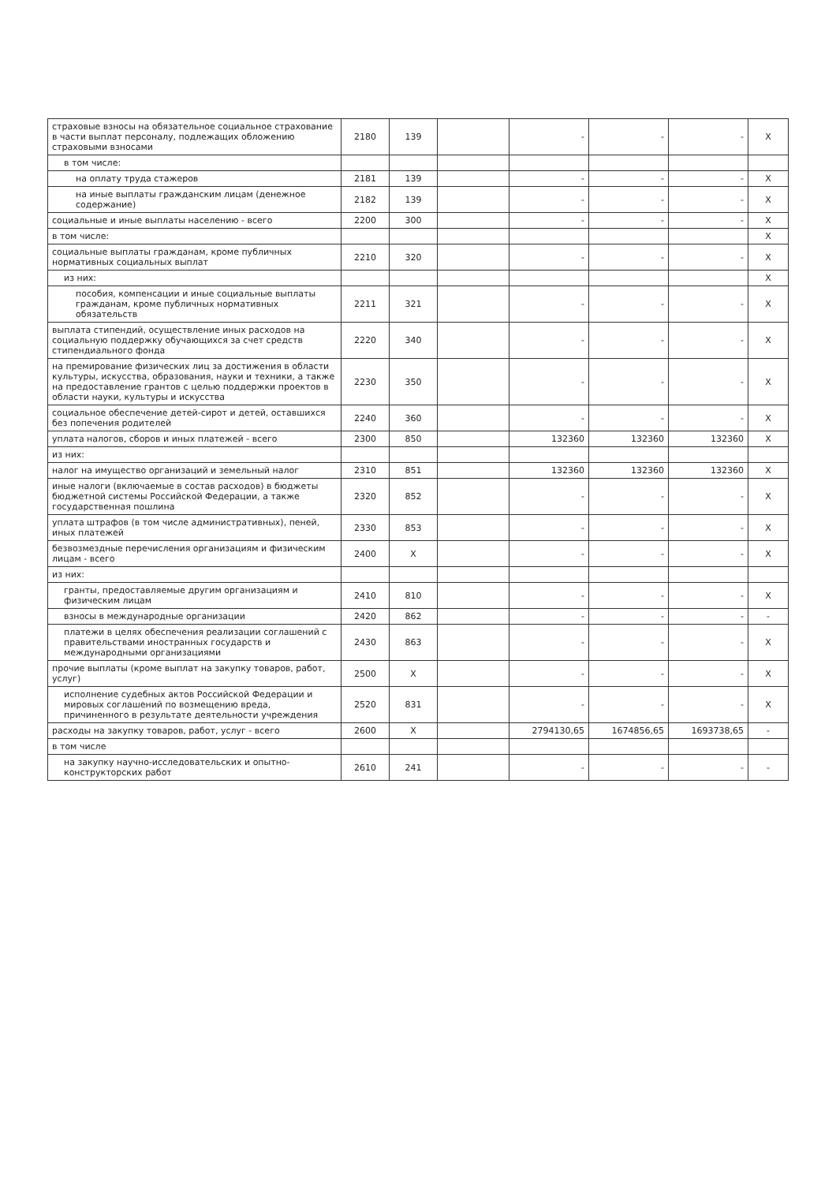| страховые взносы на обязательное социальное страхование в части выплат персоналу, подлежащих обложению страховыми взносами | 2180 | 139 | | - | - | - | X |
| в том числе: | | | | | | | |
| на оплату труда стажеров | 2181 | 139 | | - | - | - | X |
| на иные выплаты гражданским лицам (денежное содержание) | 2182 | 139 | | - | - | - | X |
| социальные и иные выплаты населению - всего | 2200 | 300 | | - | - | - | X |
| в том числе: | | | | | | | X |
| социальные выплаты гражданам, кроме публичных нормативных социальных выплат | 2210 | 320 | | - | - | - | X |
| из них: | | | | | | | X |
| пособия, компенсации и иные социальные выплаты гражданам, кроме публичных нормативных обязательств | 2211 | 321 | | - | - | - | X |
| выплата стипендий, осуществление иных расходов на социальную поддержку обучающихся за счет средств стипендиального фонда | 2220 | 340 | | - | - | - | X |
| на премирование физических лиц за достижения в области культуры, искусства, образования, науки и техники, а также на предоставление грантов с целью поддержки проектов в области науки, культуры и искусства | 2230 | 350 | | - | - | - | X |
| социальное обеспечение детей-сирот и детей, оставшихся без попечения родителей | 2240 | 360 | | - | - | - | X |
| уплата налогов, сборов и иных платежей - всего | 2300 | 850 | | 132360 | 132360 | 132360 | X |
| из них: | | | | | | | |
| налог на имущество организаций и земельный налог | 2310 | 851 | | 132360 | 132360 | 132360 | X |
| иные налоги (включаемые в состав расходов) в бюджеты бюджетной системы Российской Федерации, а также государственная пошлина | 2320 | 852 | | - | - | - | X |
| уплата штрафов (в том числе административных), пеней, иных платежей | 2330 | 853 | | - | - | - | X |
| безвозмездные перечисления организациям и физическим лицам - всего | 2400 | X | | - | - | - | X |
| из них: | | | | | | | |
| гранты, предоставляемые другим организациям и физическим лицам | 2410 | 810 | | - | - | - | X |
| взносы в международные организации | 2420 | 862 | | - | - | - | - |
| платежи в целях обеспечения реализации соглашений с правительствами иностранных государств и международными организациями | 2430 | 863 | | - | - | - | X |
| прочие выплаты (кроме выплат на закупку товаров, работ, услуг) | 2500 | X | | - | - | - | X |
| исполнение судебных актов Российской Федерации и мировых соглашений по возмещению вреда, причиненного в результате деятельности учреждения | 2520 | 831 | | - | - | - | X |
| расходы на закупку товаров, работ, услуг - всего | 2600 | X | | 2794130,65 | 1674856,65 | 1693738,65 | - |
| в том числе | | | | | | | |
| на закупку научно-исследовательских и опытно-конструкторских работ | 2610 | 241 | | - | - | - | - |